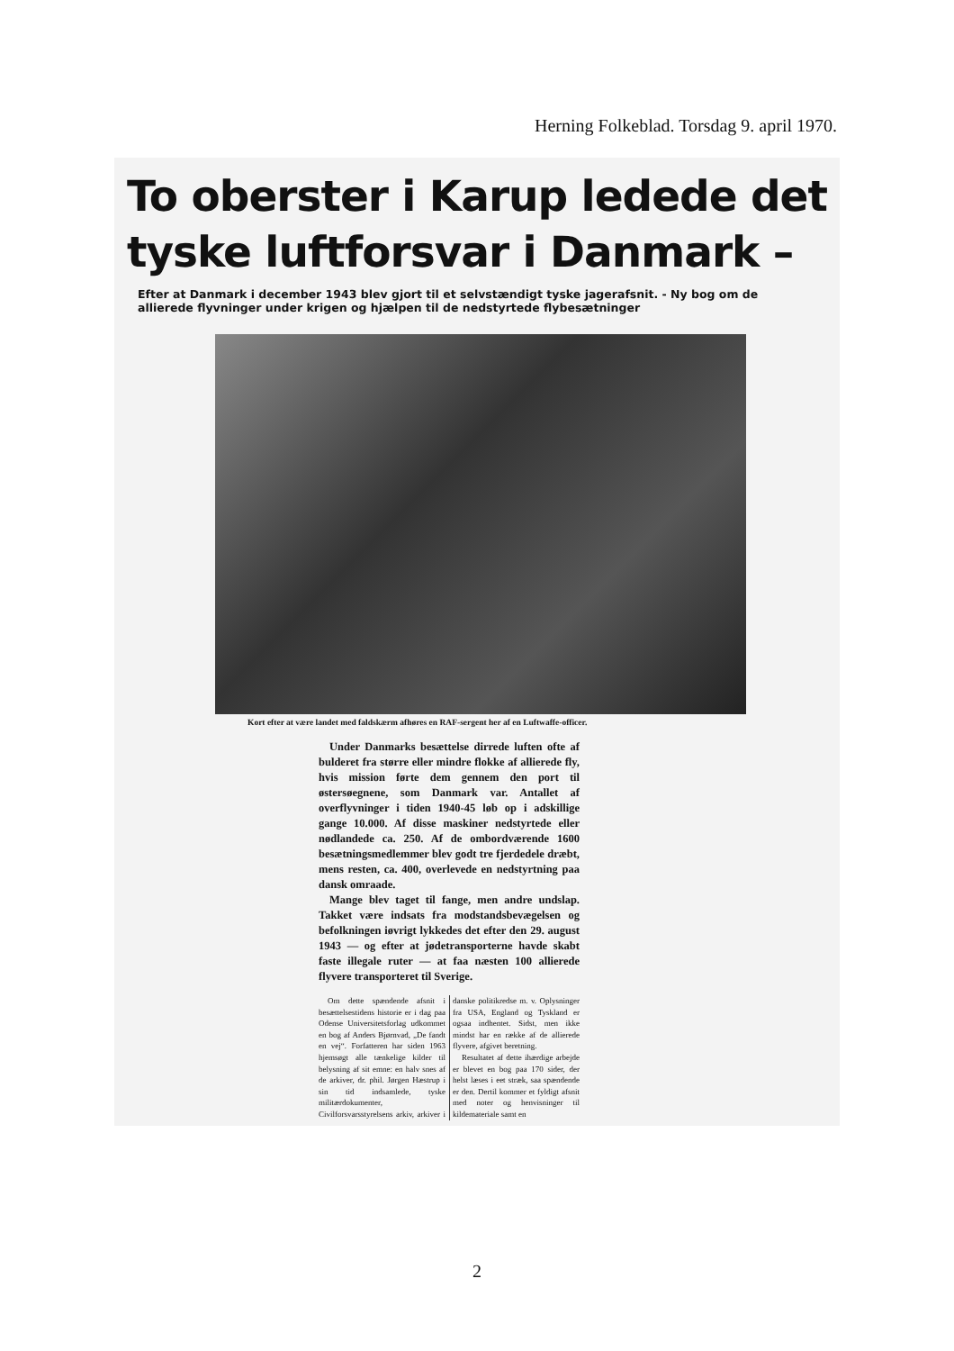Herning Folkeblad. Torsdag 9. april 1970.
To oberster i Karup ledede det tyske luftforsvar i Danmark –
Efter at Danmark i december 1943 blev gjort til et selvstændigt tyske jagerafsnit. - Ny bog om de allierede flyvninger under krigen og hjælpen til de nedstyrtede flybesætninger
Kort efter at være landet med faldskærm afhøres en RAF-sergent her af en Luftwaffe-officer.
Under Danmarks besættelse dirrede luften ofte af bulderet fra større eller mindre flokke af allierede fly, hvis mission førte dem gennem den port til østersøegnene, som Danmark var. Antallet af overflyvninger i tiden 1940-45 løb op i adskillige gange 10.000. Af disse maskiner nedstyrtede eller nødlandede ca. 250. Af de ombordværende 1600 besætningsmedlemmer blev godt tre fjerdedele dræbt, mens resten, ca. 400, overlevede en nedstyrtning paa dansk omraade.
Mange blev taget til fange, men andre undslap. Takket være indsats fra modstandsbevægelsen og befolkningen iøvrigt lykkedes det efter den 29. august 1943 — og efter at jødetransporterne havde skabt faste illegale ruter — at faa næsten 100 allierede flyvere transporteret til Sverige.
Om dette spændende afsnit i besættelsestidens historie er i dag paa Odense Universitetsforlag udkommet en bog af Anders Bjørnvad, „De fandt en vej“. Forfatteren har siden 1963 hjemsøgt alle tænkelige kilder til belysning af sit emne: en halv snes af de arkiver, dr. phil. Jørgen Hæstrup i sin tid indsamlede, tyske militærdokumenter, Civilforsvarsstyrelsens arkiv, arkiver i danske politikredse m. v. Oplysninger fra USA, England og Tyskland er ogsaa indhentet. Sidst, men ikke mindst har en række af de allierede flyvere, afgivet beretning.
Resultatet af dette ihærdige arbejde er blevet en bog paa 170 sider, der helst læses i eet stræk, saa spændende er den. Dertil kommer et fyldigt afsnit med noter og henvisninger til kildemateriale samt en
2